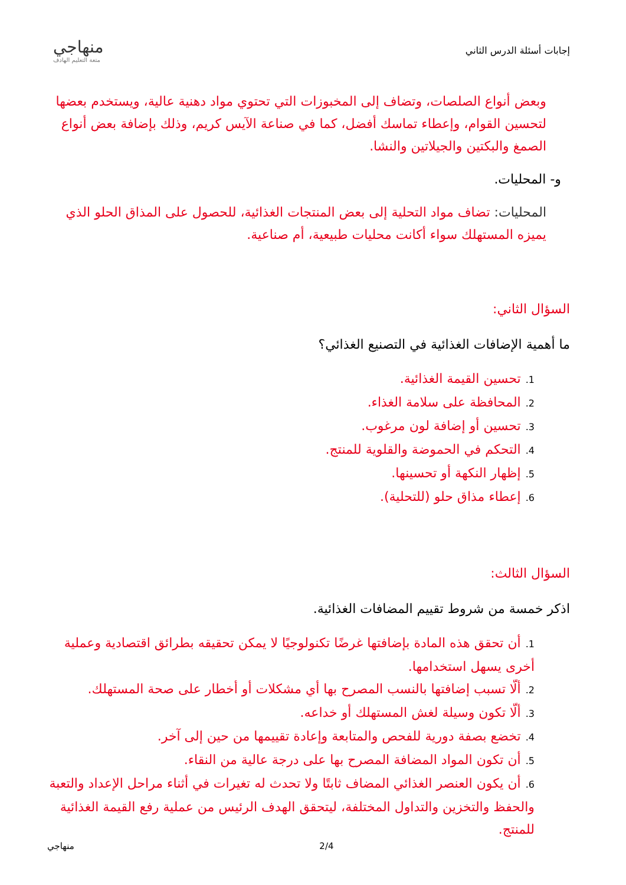إجابات أسئلة الدرس الثاني
منهاجي
متعة التعليم الهادف
وبعض أنواع الصلصات، وتضاف إلى المخبوزات التي تحتوي مواد دهنية عالية، ويستخدم بعضها لتحسين القوام، وإعطاء تماسك أفضل، كما في صناعة الآيس كريم، وذلك بإضافة بعض أنواع الصمغ والبكتين والجيلاتين والنشا.
و- المحليات.
المحليات: تضاف مواد التحلية إلى بعض المنتجات الغذائية، للحصول على المذاق الحلو الذي يميزه المستهلك سواء أكانت محليات طبيعية، أم صناعية.
السؤال الثاني:
ما أهمية الإضافات الغذائية في التصنيع الغذائي؟
1. تحسين القيمة الغذائية.
2. المحافظة على سلامة الغذاء.
3. تحسين أو إضافة لون مرغوب.
4. التحكم في الحموضة والقلوية للمنتج.
5. إظهار النكهة أو تحسينها.
6. إعطاء مذاق حلو (للتحلية).
السؤال الثالث:
اذكر خمسة من شروط تقييم المضافات الغذائية.
1. أن تحقق هذه المادة بإضافتها غرضًا تكنولوجيًا لا يمكن تحقيقه بطرائق اقتصادية وعملية أخرى يسهل استخدامها.
2. ألّا تسبب إضافتها بالنسب المصرح بها أي مشكلات أو أخطار على صحة المستهلك.
3. ألّا تكون وسيلة لغش المستهلك أو خداعه.
4. تخضع بصفة دورية للفحص والمتابعة وإعادة تقييمها من حين إلى آخر.
5. أن تكون المواد المضافة المصرح بها على درجة عالية من النقاء.
6. أن يكون العنصر الغذائي المضاف ثابتًا ولا تحدث له تغيرات في أثناء مراحل الإعداد والتعبة والحفظ والتخزين والتداول المختلفة، ليتحقق الهدف الرئيس من عملية رفع القيمة الغذائية للمنتج.
منهاجي 2/4